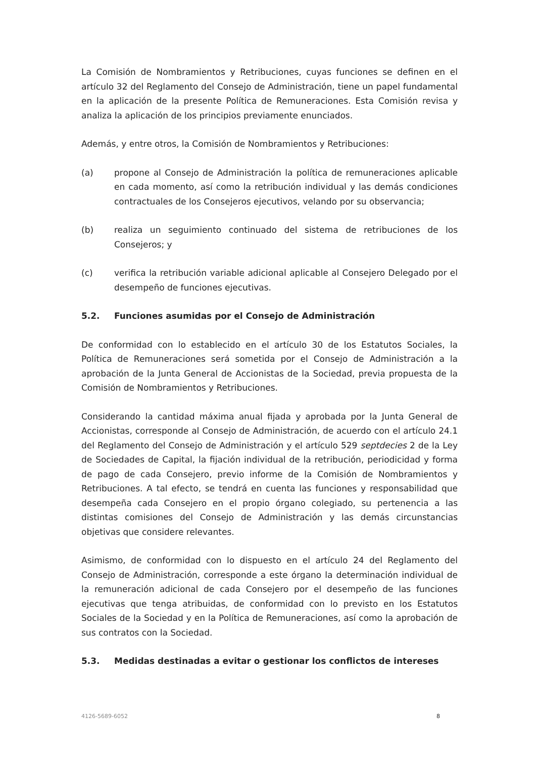La Comisión de Nombramientos y Retribuciones, cuyas funciones se definen en el artículo 32 del Reglamento del Consejo de Administración, tiene un papel fundamental en la aplicación de la presente Política de Remuneraciones. Esta Comisión revisa y analiza la aplicación de los principios previamente enunciados.
Además, y entre otros, la Comisión de Nombramientos y Retribuciones:
(a) propone al Consejo de Administración la política de remuneraciones aplicable en cada momento, así como la retribución individual y las demás condiciones contractuales de los Consejeros ejecutivos, velando por su observancia;
(b) realiza un seguimiento continuado del sistema de retribuciones de los Consejeros; y
(c) verifica la retribución variable adicional aplicable al Consejero Delegado por el desempeño de funciones ejecutivas.
5.2. Funciones asumidas por el Consejo de Administración
De conformidad con lo establecido en el artículo 30 de los Estatutos Sociales, la Política de Remuneraciones será sometida por el Consejo de Administración a la aprobación de la Junta General de Accionistas de la Sociedad, previa propuesta de la Comisión de Nombramientos y Retribuciones.
Considerando la cantidad máxima anual fijada y aprobada por la Junta General de Accionistas, corresponde al Consejo de Administración, de acuerdo con el artículo 24.1 del Reglamento del Consejo de Administración y el artículo 529 septdecies 2 de la Ley de Sociedades de Capital, la fijación individual de la retribución, periodicidad y forma de pago de cada Consejero, previo informe de la Comisión de Nombramientos y Retribuciones. A tal efecto, se tendrá en cuenta las funciones y responsabilidad que desempeña cada Consejero en el propio órgano colegiado, su pertenencia a las distintas comisiones del Consejo de Administración y las demás circunstancias objetivas que considere relevantes.
Asimismo, de conformidad con lo dispuesto en el artículo 24 del Reglamento del Consejo de Administración, corresponde a este órgano la determinación individual de la remuneración adicional de cada Consejero por el desempeño de las funciones ejecutivas que tenga atribuidas, de conformidad con lo previsto en los Estatutos Sociales de la Sociedad y en la Política de Remuneraciones, así como la aprobación de sus contratos con la Sociedad.
5.3. Medidas destinadas a evitar o gestionar los conflictos de intereses
4126-5689-6052 8